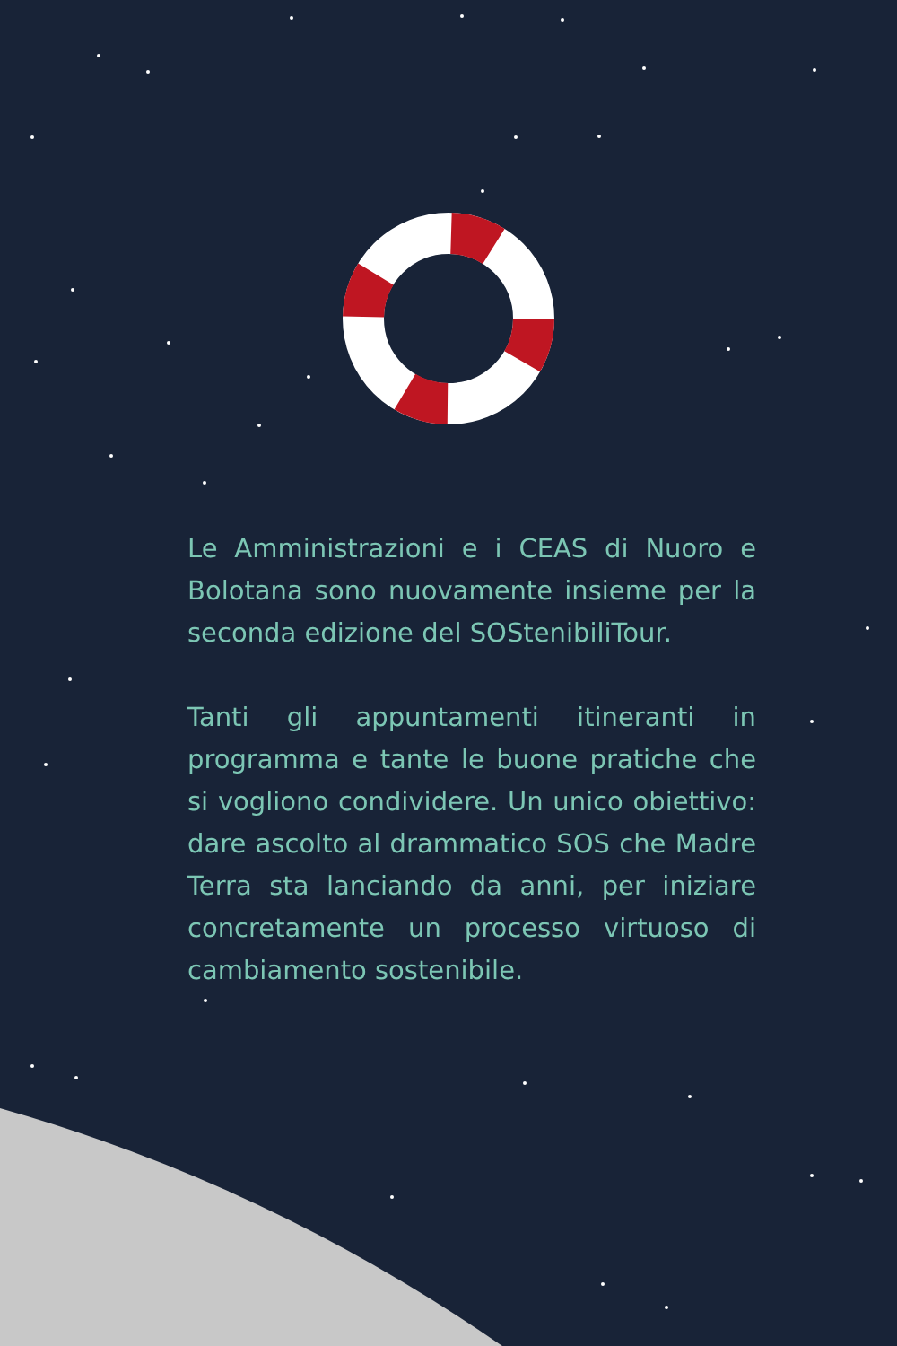Le Amministrazioni e i CEAS di Nuoro e Bolotana sono nuovamente insieme per la seconda edizione del SOStenibiliTour.
Tanti gli appuntamenti itineranti in programma e tante le buone pratiche che si vogliono condividere. Un unico obiettivo: dare ascolto al drammatico SOS che Madre Terra sta lanciando da anni, per iniziare concretamente un processo virtuoso di cambiamento sostenibile.